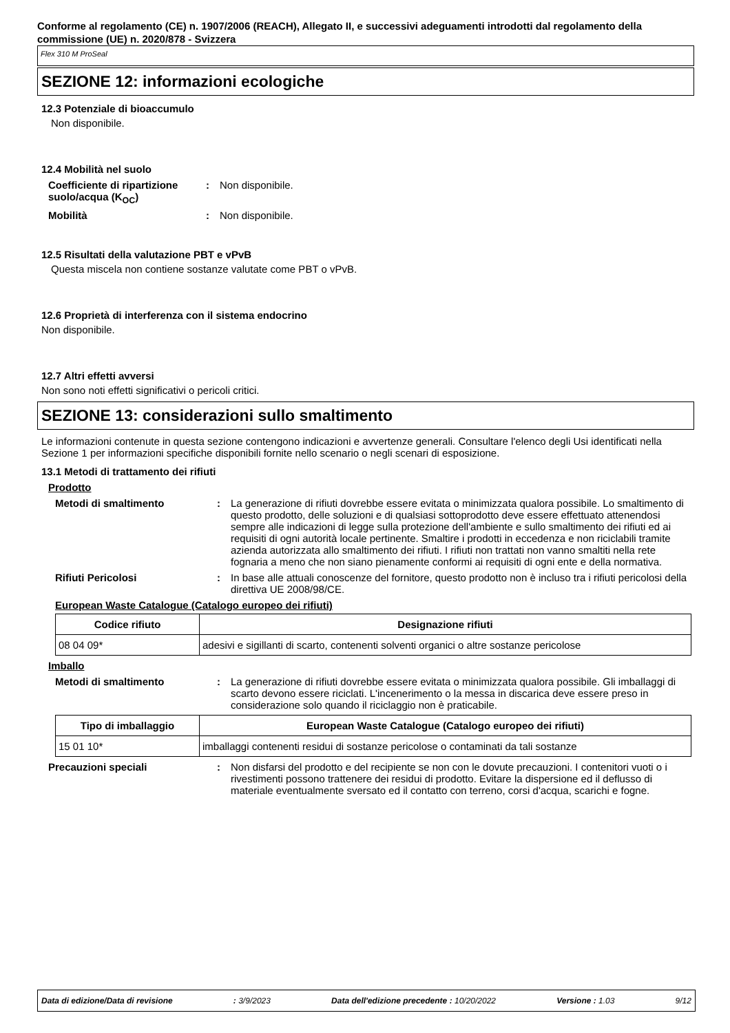Conforme al regolamento (CE) n. 1907/2006 (REACH), Allegato II, e successivi adeguamenti introdotti dal regolamento della commissione (UE) n. 2020/878 - Svizzera
Flex 310 M ProSeal
SEZIONE 12: informazioni ecologiche
12.3 Potenziale di bioaccumulo
Non disponibile.
12.4 Mobilità nel suolo
Coefficiente di ripartizione suolo/acqua (K<sub>OC</sub>)
: Non disponibile.
Mobilità : Non disponibile.
12.5 Risultati della valutazione PBT e vPvB
Questa miscela non contiene sostanze valutate come PBT o vPvB.
12.6 Proprietà di interferenza con il sistema endocrino
Non disponibile.
12.7 Altri effetti avversi
Non sono noti effetti significativi o pericoli critici.
SEZIONE 13: considerazioni sullo smaltimento
Le informazioni contenute in questa sezione contengono indicazioni e avvertenze generali. Consultare l'elenco degli Usi identificati nella Sezione 1 per informazioni specifiche disponibili fornite nello scenario o negli scenari di esposizione.
13.1 Metodi di trattamento dei rifiuti
Prodotto
Metodi di smaltimento : La generazione di rifiuti dovrebbe essere evitata o minimizzata qualora possibile. Lo smaltimento di questo prodotto, delle soluzioni e di qualsiasi sottoprodotto deve essere effettuato attenendosi sempre alle indicazioni di legge sulla protezione dell'ambiente e sullo smaltimento dei rifiuti ed ai requisiti di ogni autorità locale pertinente. Smaltire i prodotti in eccedenza e non riciclabili tramite azienda autorizzata allo smaltimento dei rifiuti. I rifiuti non trattati non vanno smaltiti nella rete fognaria a meno che non siano pienamente conformi ai requisiti di ogni ente e della normativa.
Rifiuti Pericolosi : In base alle attuali conoscenze del fornitore, questo prodotto non è incluso tra i rifiuti pericolosi della direttiva UE 2008/98/CE.
European Waste Catalogue (Catalogo europeo dei rifiuti)
| Codice rifiuto | Designazione rifiuti |
| --- | --- |
| 08 04 09* | adesivi e sigillanti di scarto, contenenti solventi organici o altre sostanze pericolose |
Imballo
Metodi di smaltimento : La generazione di rifiuti dovrebbe essere evitata o minimizzata qualora possibile. Gli imballaggi di scarto devono essere riciclati. L'incenerimento o la messa in discarica deve essere preso in considerazione solo quando il riciclaggio non è praticabile.
| Tipo di imballaggio | European Waste Catalogue (Catalogo europeo dei rifiuti) |
| --- | --- |
| 15 01 10* | imballaggi contenenti residui di sostanze pericolose o contaminati da tali sostanze |
Precauzioni speciali : Non disfarsi del prodotto e del recipiente se non con le dovute precauzioni. I contenitori vuoti o i rivestimenti possono trattenere dei residui di prodotto. Evitare la dispersione ed il deflusso di materiale eventualmente sversato ed il contatto con terreno, corsi d'acqua, scarichi e fogne.
Data di edizione/Data di revisione: 3/9/2023 Data dell'edizione precedente : 10/20/2022 Versione : 1.03 9/12